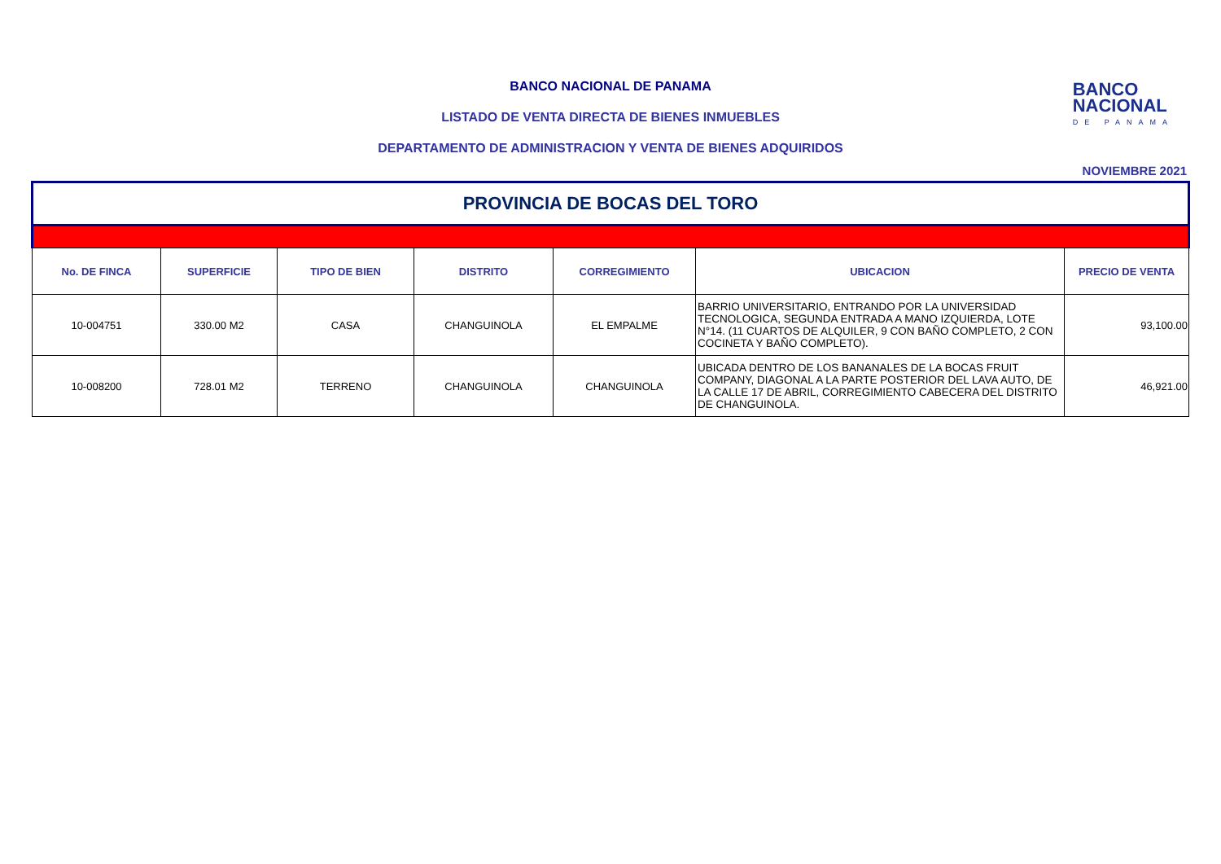BANCO
NACIONAL
DE PANAMA
BANCO NACIONAL DE PANAMA
LISTADO DE VENTA DIRECTA DE BIENES INMUEBLES
DEPARTAMENTO DE ADMINISTRACION Y VENTA DE BIENES ADQUIRIDOS
NOVIEMBRE 2021
| PROVINCIA DE BOCAS DEL TORO | | | | | | |
| No. DE FINCA | SUPERFICIE | TIPO DE BIEN | DISTRITO | CORREGIMIENTO | UBICACION | PRECIO DE VENTA |
| 10-004751 | 330.00 M2 | CASA | CHANGUINOLA | EL EMPALME | BARRIO UNIVERSITARIO, ENTRANDO POR LA UNIVERSIDAD TECNOLOGICA, SEGUNDA ENTRADA A MANO IZQUIERDA, LOTE N°14. (11 CUARTOS DE ALQUILER, 9 CON BAÑO COMPLETO, 2 CON COCINETA Y BAÑO COMPLETO). | 93,100.00 |
| 10-008200 | 728.01 M2 | TERRENO | CHANGUINOLA | CHANGUINOLA | UBICADA DENTRO DE LOS BANANALES DE LA BOCAS FRUIT COMPANY, DIAGONAL A LA PARTE POSTERIOR DEL LAVA AUTO, DE LA CALLE 17 DE ABRIL, CORREGIMIENTO CABECERA DEL DISTRITO DE CHANGUINOLA. | 46,921.00 |